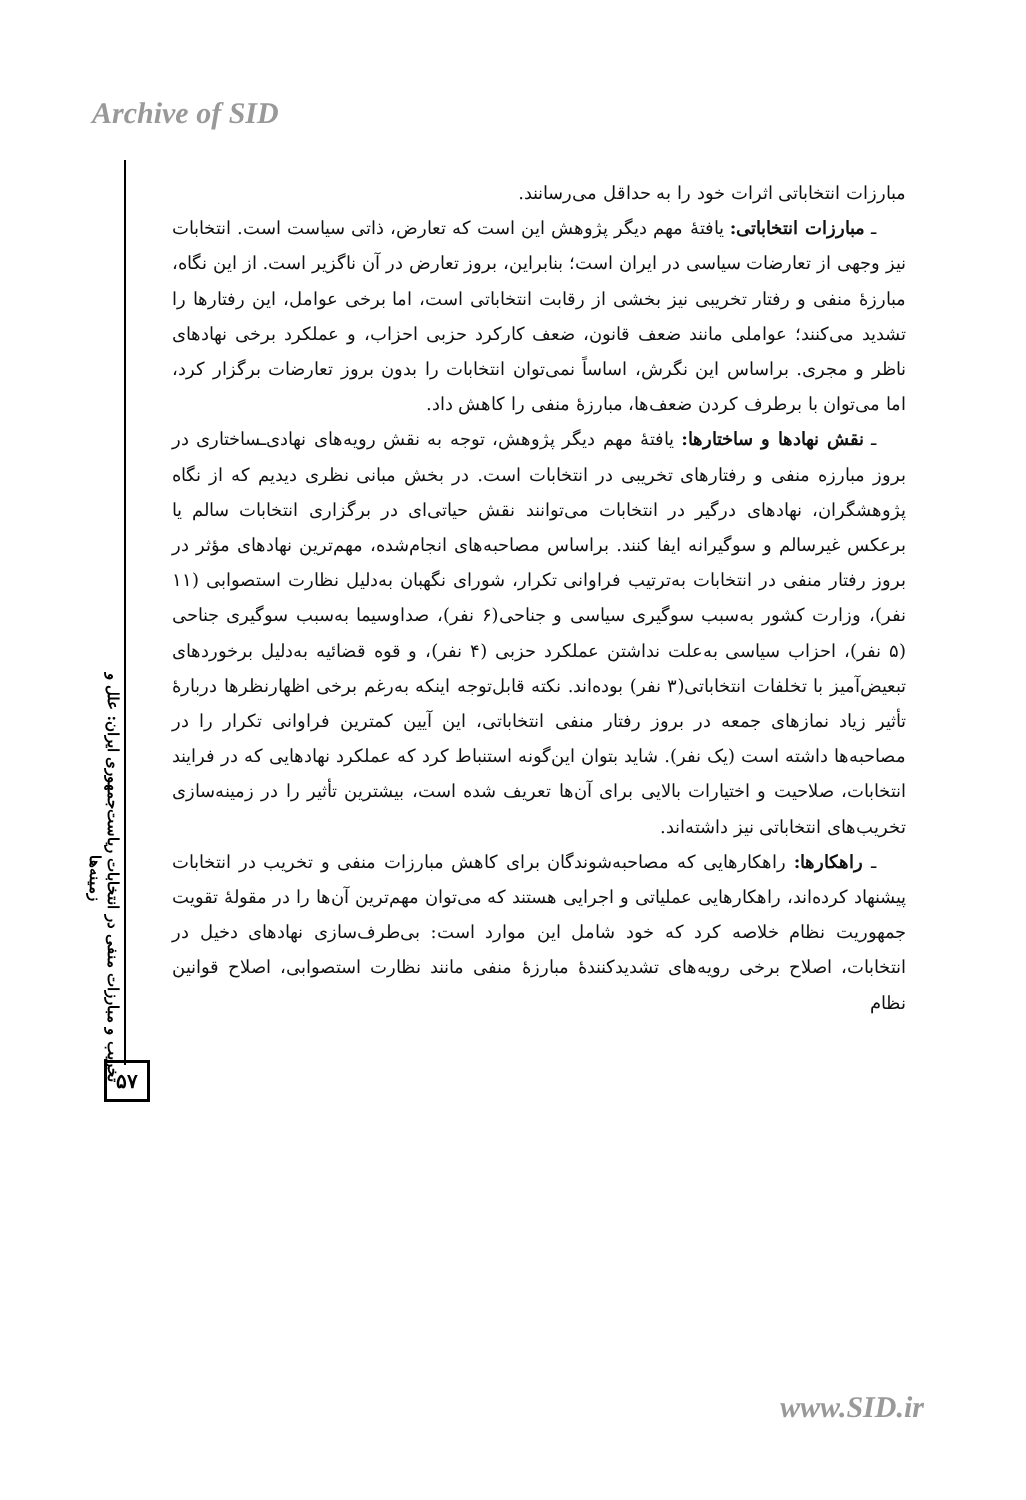Archive of SID
تخریب و مبارزات منفی در انتخابات ریاست‌جمهوری ایران: علل و زمینه‌ها
۵۷
مبارزات انتخاباتی اثرات خود را به حداقل می‌رسانند.
ـ مبارزات انتخاباتی: یافتهٔ مهم دیگر پژوهش این است که تعارض، ذاتی سیاست است. انتخابات نیز وجهی از تعارضات سیاسی در ایران است؛ بنابراین، بروز تعارض در آن ناگزیر است. از این نگاه، مبارزهٔ منفی و رفتار تخریبی نیز بخشی از رقابت انتخاباتی است، اما برخی عوامل، این رفتارها را تشدید می‌کنند؛ عواملی مانند ضعف قانون، ضعف کارکرد حزبی احزاب، و عملکرد برخی نهادهای ناظر و مجری. براساس این نگرش، اساساً نمی‌توان انتخابات را بدون بروز تعارضات برگزار کرد، اما می‌توان با برطرف کردن ضعف‌ها، مبارزهٔ منفی را کاهش داد.
ـ نقش نهادها و ساختارها: یافتهٔ مهم دیگر پژوهش، توجه به نقش رویه‌های نهادی‌ـساختاری در بروز مبارزه منفی و رفتارهای تخریبی در انتخابات است. در بخش مبانی نظری دیدیم که از نگاه پژوهشگران، نهادهای درگیر در انتخابات می‌توانند نقش حیاتی‌ای در برگزاری انتخابات سالم یا برعکس غیرسالم و سوگیرانه ایفا کنند. براساس مصاحبه‌های انجام‌شده، مهم‌ترین نهادهای مؤثر در بروز رفتار منفی در انتخابات به‌ترتیب فراوانی تکرار، شورای نگهبان به‌دلیل نظارت استصوابی (۱۱ نفر)، وزارت کشور به‌سبب سوگیری سیاسی و جناحی(۶ نفر)، صداوسیما به‌سبب سوگیری جناحی (۵ نفر)، احزاب سیاسی به‌علت نداشتن عملکرد حزبی (۴ نفر)، و قوه قضائیه به‌دلیل برخوردهای تبعیض‌آمیز با تخلفات انتخاباتی(۳ نفر) بوده‌اند. نکته قابل‌توجه اینکه به‌رغم برخی اظهارنظرها دربارهٔ تأثیر زیاد نمازهای جمعه در بروز رفتار منفی انتخاباتی، این آیین کمترین فراوانی تکرار را در مصاحبه‌ها داشته است (یک نفر). شاید بتوان این‌گونه استنباط کرد که عملکرد نهادهایی که در فرایند انتخابات، صلاحیت و اختیارات بالایی برای آن‌ها تعریف شده است، بیشترین تأثیر را در زمینه‌سازی تخریب‌های انتخاباتی نیز داشته‌اند.
ـ راهکارها: راهکارهایی که مصاحبه‌شوندگان برای کاهش مبارزات منفی و تخریب در انتخابات پیشنهاد کرده‌اند، راهکارهایی عملیاتی و اجرایی هستند که می‌توان مهم‌ترین آن‌ها را در مقولهٔ تقویت جمهوریت نظام خلاصه کرد که خود شامل این موارد است: بی‌طرف‌سازی نهادهای دخیل در انتخابات، اصلاح برخی رویه‌های تشدیدکنندهٔ مبارزهٔ منفی مانند نظارت استصوابی، اصلاح قوانین نظام
www.SID.ir